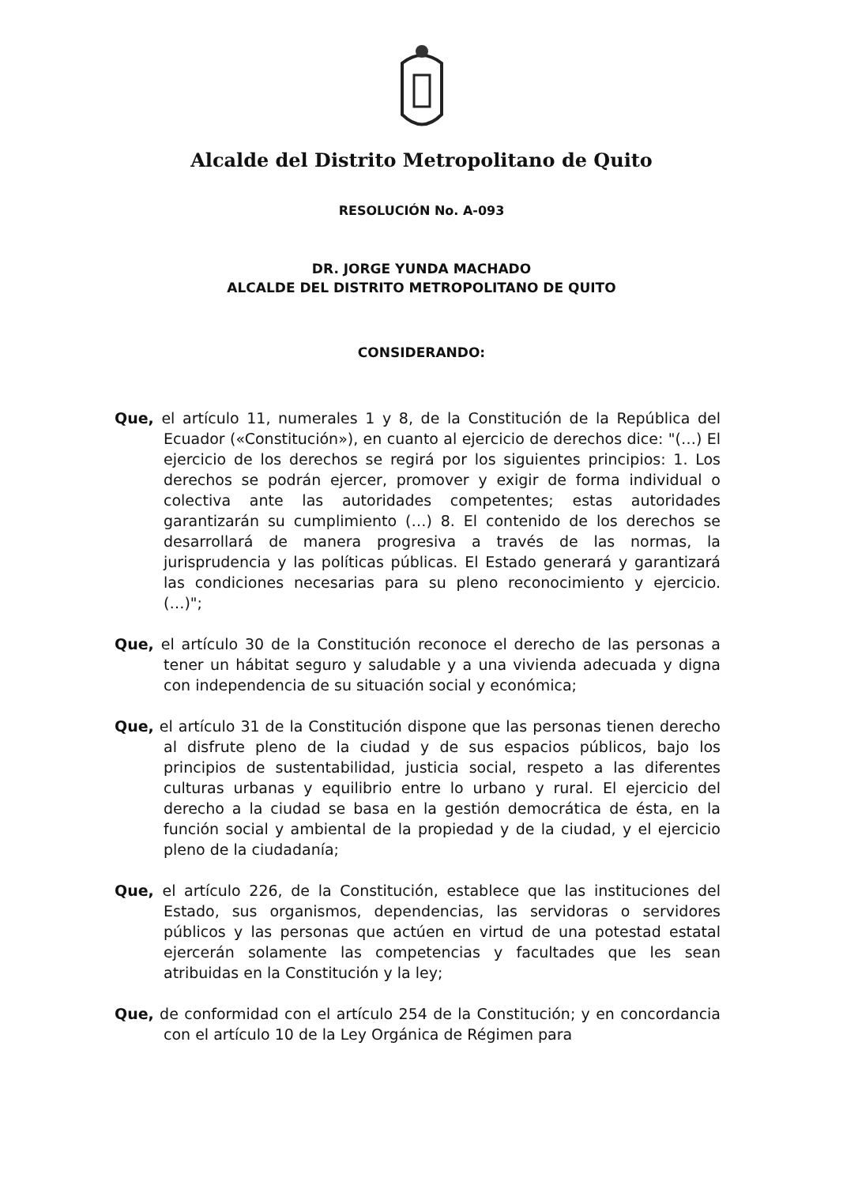Alcalde del Distrito Metropolitano de Quito
RESOLUCIÓN No. A-093
DR. JORGE YUNDA MACHADO
ALCALDE DEL DISTRITO METROPOLITANO DE QUITO
CONSIDERANDO:
Que, el artículo 11, numerales 1 y 8, de la Constitución de la República del Ecuador («Constitución»), en cuanto al ejercicio de derechos dice: "(…) El ejercicio de los derechos se regirá por los siguientes principios: 1. Los derechos se podrán ejercer, promover y exigir de forma individual o colectiva ante las autoridades competentes; estas autoridades garantizarán su cumplimiento (…) 8. El contenido de los derechos se desarrollará de manera progresiva a través de las normas, la jurisprudencia y las políticas públicas. El Estado generará y garantizará las condiciones necesarias para su pleno reconocimiento y ejercicio. (…)";
Que, el artículo 30 de la Constitución reconoce el derecho de las personas a tener un hábitat seguro y saludable y a una vivienda adecuada y digna con independencia de su situación social y económica;
Que, el artículo 31 de la Constitución dispone que las personas tienen derecho al disfrute pleno de la ciudad y de sus espacios públicos, bajo los principios de sustentabilidad, justicia social, respeto a las diferentes culturas urbanas y equilibrio entre lo urbano y rural. El ejercicio del derecho a la ciudad se basa en la gestión democrática de ésta, en la función social y ambiental de la propiedad y de la ciudad, y el ejercicio pleno de la ciudadanía;
Que, el artículo 226, de la Constitución, establece que las instituciones del Estado, sus organismos, dependencias, las servidoras o servidores públicos y las personas que actúen en virtud de una potestad estatal ejercerán solamente las competencias y facultades que les sean atribuidas en la Constitución y la ley;
Que, de conformidad con el artículo 254 de la Constitución; y en concordancia con el artículo 10 de la Ley Orgánica de Régimen para